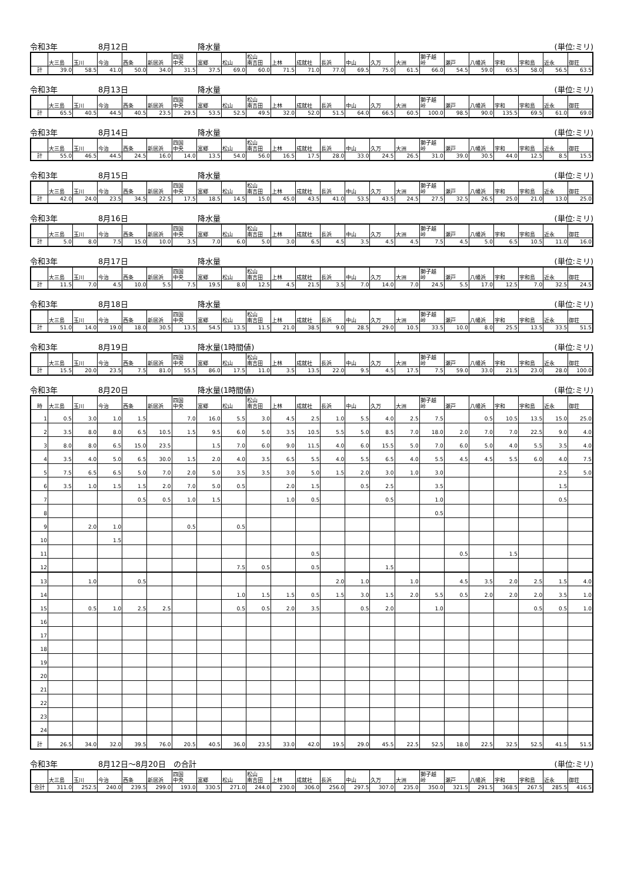令和3年 8月12日 降水量 (単位:ミリ)
| | 大三島 | 玉川 | 今治 | 西条 | 新居浜 | 四国 中央 | 富郷 | 松山 | 松山 南吉田 | 上林 | 成就社 | 長浜 | 中山 | 久万 | 大洲 | 獅子越 峠 | 瀬戸 | 八幡浜 | 宇和 | 宇和島 | 近永 | 御荘 |
| --- | --- | --- | --- | --- | --- | --- | --- | --- | --- | --- | --- | --- | --- | --- | --- | --- | --- | --- | --- | --- | --- | --- |
| 計 | 39.0 | 58.5 | 41.0 | 50.0 | 34.0 | 31.5 | 37.5 | 69.0 | 60.0 | 71.5 | 71.0 | 77.0 | 69.5 | 75.0 | 61.5 | 66.0 | 54.5 | 59.0 | 65.5 | 58.0 | 56.5 | 63.5 |
令和3年 8月13日 降水量 (単位:ミリ)
| | 大三島 | 玉川 | 今治 | 西条 | 新居浜 | 四国 中央 | 富郷 | 松山 | 松山 南吉田 | 上林 | 成就社 | 長浜 | 中山 | 久万 | 大洲 | 獅子越 峠 | 瀬戸 | 八幡浜 | 宇和 | 宇和島 | 近永 | 御荘 |
| --- | --- | --- | --- | --- | --- | --- | --- | --- | --- | --- | --- | --- | --- | --- | --- | --- | --- | --- | --- | --- | --- | --- |
| 計 | 65.5 | 40.5 | 44.5 | 40.5 | 23.5 | 29.5 | 53.5 | 52.5 | 49.5 | 32.0 | 52.0 | 51.5 | 64.0 | 66.5 | 60.5 | 100.0 | 98.5 | 90.0 | 135.5 | 69.5 | 61.0 | 69.0 |
令和3年 8月14日 降水量 (単位:ミリ)
| | 大三島 | 玉川 | 今治 | 西条 | 新居浜 | 四国 中央 | 富郷 | 松山 | 松山 南吉田 | 上林 | 成就社 | 長浜 | 中山 | 久万 | 大洲 | 獅子越 峠 | 瀬戸 | 八幡浜 | 宇和 | 宇和島 | 近永 | 御荘 |
| --- | --- | --- | --- | --- | --- | --- | --- | --- | --- | --- | --- | --- | --- | --- | --- | --- | --- | --- | --- | --- | --- | --- |
| 計 | 55.0 | 46.5 | 44.5 | 24.5 | 16.0 | 14.0 | 13.5 | 54.0 | 56.0 | 16.5 | 17.5 | 28.0 | 33.0 | 24.5 | 26.5 | 31.0 | 39.0 | 30.5 | 44.0 | 12.5 | 8.5 | 15.5 |
令和3年 8月15日 降水量 (単位:ミリ)
| | 大三島 | 玉川 | 今治 | 西条 | 新居浜 | 四国 中央 | 富郷 | 松山 | 松山 南吉田 | 上林 | 成就社 | 長浜 | 中山 | 久万 | 大洲 | 獅子越 峠 | 瀬戸 | 八幡浜 | 宇和 | 宇和島 | 近永 | 御荘 |
| --- | --- | --- | --- | --- | --- | --- | --- | --- | --- | --- | --- | --- | --- | --- | --- | --- | --- | --- | --- | --- | --- | --- |
| 計 | 42.0 | 24.0 | 23.5 | 34.5 | 22.5 | 17.5 | 18.5 | 14.5 | 15.0 | 45.0 | 43.5 | 41.0 | 53.5 | 43.5 | 24.5 | 27.5 | 32.5 | 26.5 | 25.0 | 21.0 | 13.0 | 25.0 |
令和3年 8月16日 降水量 (単位:ミリ)
| | 大三島 | 玉川 | 今治 | 西条 | 新居浜 | 四国 中央 | 富郷 | 松山 | 松山 南吉田 | 上林 | 成就社 | 長浜 | 中山 | 久万 | 大洲 | 獅子越 峠 | 瀬戸 | 八幡浜 | 宇和 | 宇和島 | 近永 | 御荘 |
| --- | --- | --- | --- | --- | --- | --- | --- | --- | --- | --- | --- | --- | --- | --- | --- | --- | --- | --- | --- | --- | --- | --- |
| 計 | 5.0 | 8.0 | 7.5 | 15.0 | 10.0 | 3.5 | 7.0 | 6.0 | 5.0 | 3.0 | 6.5 | 4.5 | 3.5 | 4.5 | 4.5 | 7.5 | 4.5 | 5.0 | 6.5 | 10.5 | 11.0 | 16.0 |
令和3年 8月17日 降水量 (単位:ミリ)
| | 大三島 | 玉川 | 今治 | 西条 | 新居浜 | 四国 中央 | 富郷 | 松山 | 松山 南吉田 | 上林 | 成就社 | 長浜 | 中山 | 久万 | 大洲 | 獅子越 峠 | 瀬戸 | 八幡浜 | 宇和 | 宇和島 | 近永 | 御荘 |
| --- | --- | --- | --- | --- | --- | --- | --- | --- | --- | --- | --- | --- | --- | --- | --- | --- | --- | --- | --- | --- | --- | --- |
| 計 | 11.5 | 7.0 | 4.5 | 10.0 | 5.5 | 7.5 | 19.5 | 8.0 | 12.5 | 4.5 | 21.5 | 3.5 | 7.0 | 14.0 | 7.0 | 24.5 | 5.5 | 17.0 | 12.5 | 7.0 | 32.5 | 24.5 |
令和3年 8月18日 降水量 (単位:ミリ)
| | 大三島 | 玉川 | 今治 | 西条 | 新居浜 | 四国 中央 | 富郷 | 松山 | 松山 南吉田 | 上林 | 成就社 | 長浜 | 中山 | 久万 | 大洲 | 獅子越 峠 | 瀬戸 | 八幡浜 | 宇和 | 宇和島 | 近永 | 御荘 |
| --- | --- | --- | --- | --- | --- | --- | --- | --- | --- | --- | --- | --- | --- | --- | --- | --- | --- | --- | --- | --- | --- | --- |
| 計 | 51.0 | 14.0 | 19.0 | 18.0 | 30.5 | 13.5 | 54.5 | 13.5 | 11.5 | 21.0 | 38.5 | 9.0 | 28.5 | 29.0 | 10.5 | 33.5 | 10.0 | 8.0 | 25.5 | 13.5 | 33.5 | 51.5 |
令和3年 8月19日 降水量(1時間値) (単位:ミリ)
| | 大三島 | 玉川 | 今治 | 西条 | 新居浜 | 四国 中央 | 富郷 | 松山 | 松山 南吉田 | 上林 | 成就社 | 長浜 | 中山 | 久万 | 大洲 | 獅子越 峠 | 瀬戸 | 八幡浜 | 宇和 | 宇和島 | 近永 | 御荘 |
| --- | --- | --- | --- | --- | --- | --- | --- | --- | --- | --- | --- | --- | --- | --- | --- | --- | --- | --- | --- | --- | --- | --- |
| 計 | 15.5 | 20.0 | 23.5 | 7.5 | 81.0 | 55.5 | 86.0 | 17.5 | 11.0 | 3.5 | 13.5 | 22.0 | 9.5 | 4.5 | 17.5 | 7.5 | 59.0 | 33.0 | 21.5 | 23.0 | 28.0 | 100.0 |
令和3年 8月20日 降水量(1時間値) (単位:ミリ)
| 時 | 大三島 | 玉川 | 今治 | 西条 | 新居浜 | 四国 中央 | 富郷 | 松山 | 松山 南吉田 | 上林 | 成就社 | 長浜 | 中山 | 久万 | 大洲 | 獅子越 峠 | 瀬戸 | 八幡浜 | 宇和 | 宇和島 | 近永 | 御荘 |
| --- | --- | --- | --- | --- | --- | --- | --- | --- | --- | --- | --- | --- | --- | --- | --- | --- | --- | --- | --- | --- | --- | --- |
| 1 | 0.5 | 3.0 | 1.0 | 1.5 | | 7.0 | 16.0 | 5.5 | 3.0 | 4.5 | 2.5 | 1.0 | 5.5 | 4.0 | 2.5 | 7.5 | | 0.5 | 10.5 | 13.5 | 15.0 | 25.0 |
| 2 | 3.5 | 8.0 | 8.0 | 6.5 | 10.5 | 1.5 | 9.5 | 6.0 | 5.0 | 3.5 | 10.5 | 5.5 | 5.0 | 8.5 | 7.0 | 18.0 | 2.0 | 7.0 | 7.0 | 22.5 | 9.0 | 4.0 |
| 3 | 8.0 | 8.0 | 6.5 | 15.0 | 23.5 | | 1.5 | 7.0 | 6.0 | 9.0 | 11.5 | 4.0 | 6.0 | 15.5 | 5.0 | 7.0 | 6.0 | 5.0 | 4.0 | 5.5 | 3.5 | 4.0 |
| 4 | 3.5 | 4.0 | 5.0 | 6.5 | 30.0 | 1.5 | 2.0 | 4.0 | 3.5 | 6.5 | 5.5 | 4.0 | 5.5 | 6.5 | 4.0 | 5.5 | 4.5 | 4.5 | 5.5 | 6.0 | 4.0 | 7.5 |
| 5 | 7.5 | 6.5 | 6.5 | 5.0 | 7.0 | 2.0 | 5.0 | 3.5 | 3.5 | 3.0 | 5.0 | 1.5 | 2.0 | 3.0 | 1.0 | 3.0 | | | | | 2.5 | 5.0 |
| 6 | 3.5 | 1.0 | 1.5 | 1.5 | 2.0 | 7.0 | 5.0 | 0.5 | | 2.0 | 1.5 | | 0.5 | 2.5 | | 3.5 | | | | | 1.5 | |
| 7 | | | | 0.5 | 0.5 | 1.0 | 1.5 | | | 1.0 | 0.5 | | | 0.5 | | 1.0 | | | | | 0.5 | |
| 8 | | | | | | | | | | | | | | | | 0.5 | | | | | | |
| 9 | | 2.0 | 1.0 | | | 0.5 | | 0.5 | | | | | | | | | | | | | | |
| 10 | | | 1.5 | | | | | | | | | | | | | | | | | | | |
| 11 | | | | | | | | | | | 0.5 | | | | | | 0.5 | | 1.5 | | | |
| 12 | | | | | | | | 7.5 | 0.5 | | 0.5 | | | 1.5 | | | | | | | | |
| 13 | | 1.0 | | 0.5 | | | | | | | | 2.0 | 1.0 | | 1.0 | | 4.5 | 3.5 | 2.0 | 2.5 | 1.5 | 4.0 |
| 14 | | | | | | | | 1.0 | 1.5 | 1.5 | 0.5 | 1.5 | 3.0 | 1.5 | 2.0 | 5.5 | 0.5 | 2.0 | 2.0 | 2.0 | 3.5 | 1.0 |
| 15 | | 0.5 | 1.0 | 2.5 | 2.5 | | | 0.5 | 0.5 | 2.0 | 3.5 | | 0.5 | 2.0 | | 1.0 | | | | 0.5 | 0.5 | 1.0 |
| 16 | | | | | | | | | | | | | | | | | | | | | | |
| 17 | | | | | | | | | | | | | | | | | | | | | | |
| 18 | | | | | | | | | | | | | | | | | | | | | | |
| 19 | | | | | | | | | | | | | | | | | | | | | | |
| 20 | | | | | | | | | | | | | | | | | | | | | | |
| 21 | | | | | | | | | | | | | | | | | | | | | | |
| 22 | | | | | | | | | | | | | | | | | | | | | | |
| 23 | | | | | | | | | | | | | | | | | | | | | | |
| 24 | | | | | | | | | | | | | | | | | | | | | | |
| 計 | 26.5 | 34.0 | 32.0 | 39.5 | 76.0 | 20.5 | 40.5 | 36.0 | 23.5 | 33.0 | 42.0 | 19.5 | 29.0 | 45.5 | 22.5 | 52.5 | 18.0 | 22.5 | 32.5 | 52.5 | 41.5 | 51.5 |
令和3年 8月12日～8月20日　の合計 (単位:ミリ)
| | 大三島 | 玉川 | 今治 | 西条 | 新居浜 | 四国 中央 | 富郷 | 松山 | 松山 南吉田 | 上林 | 成就社 | 長浜 | 中山 | 久万 | 大洲 | 獅子越 峠 | 瀬戸 | 八幡浜 | 宇和 | 宇和島 | 近永 | 御荘 |
| --- | --- | --- | --- | --- | --- | --- | --- | --- | --- | --- | --- | --- | --- | --- | --- | --- | --- | --- | --- | --- | --- | --- |
| 合計 | 311.0 | 252.5 | 240.0 | 239.5 | 299.0 | 193.0 | 330.5 | 271.0 | 244.0 | 230.0 | 306.0 | 256.0 | 297.5 | 307.0 | 235.0 | 350.0 | 321.5 | 291.5 | 368.5 | 267.5 | 285.5 | 416.5 |